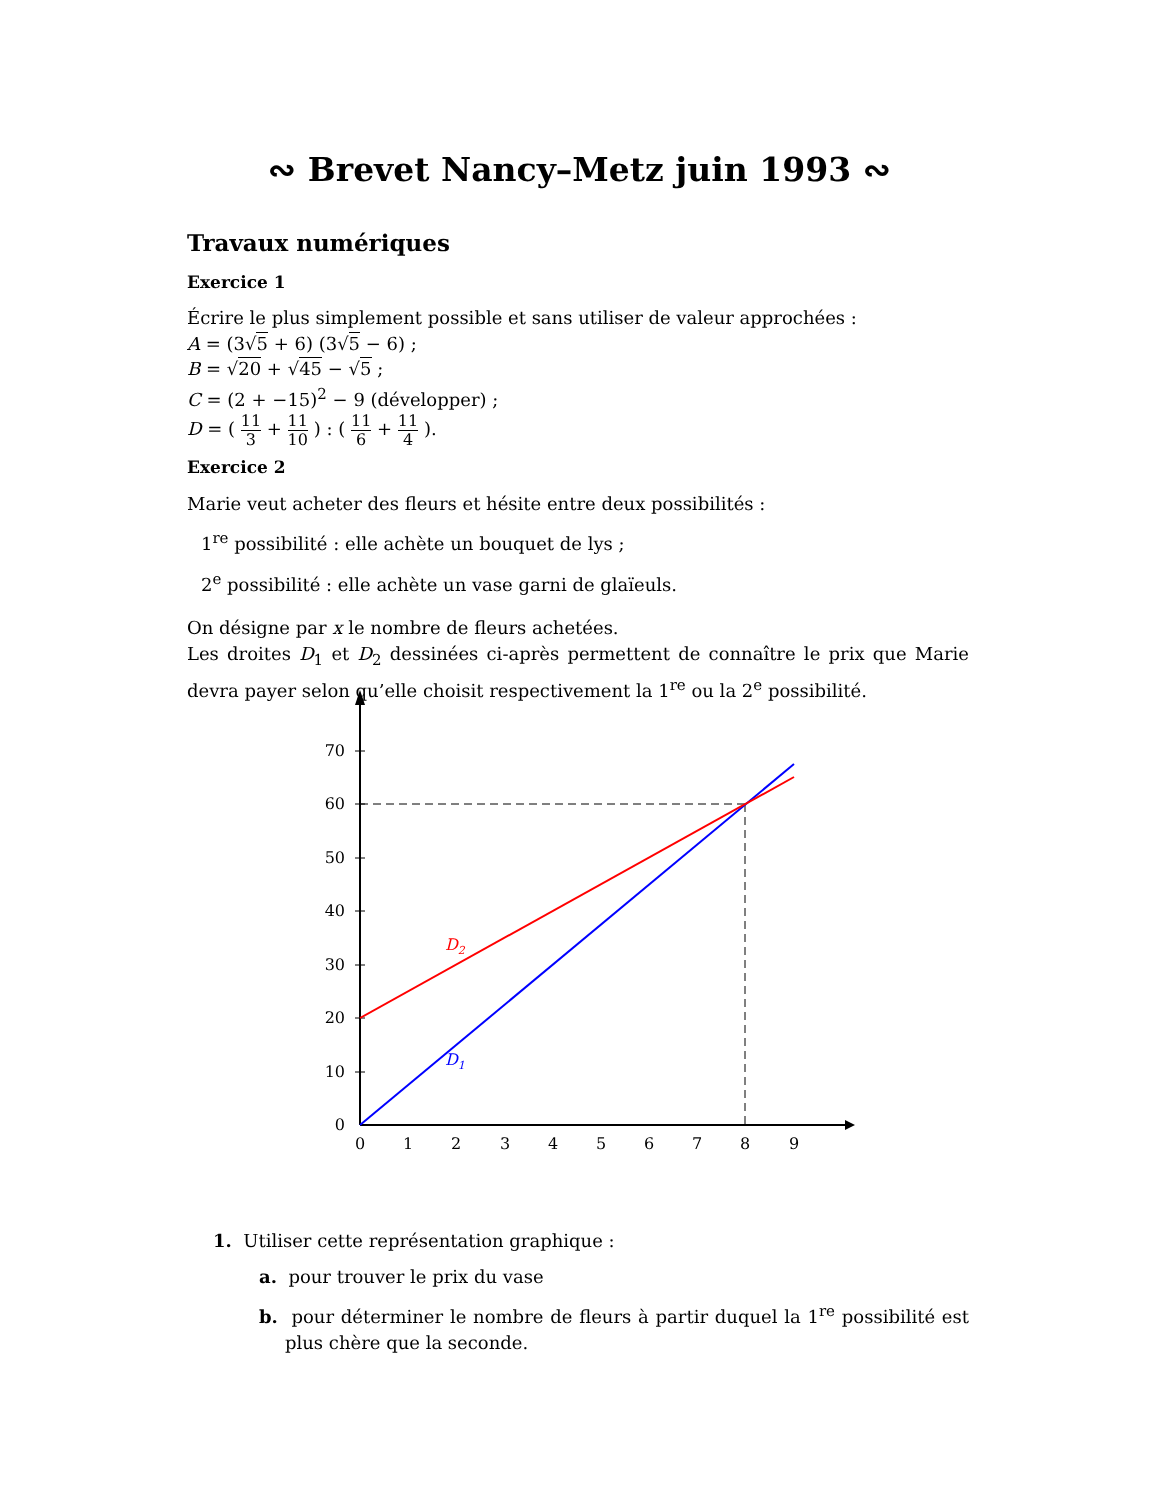∾ Brevet Nancy–Metz juin 1993 ∾
Travaux numériques
Exercice 1
Écrire le plus simplement possible et sans utiliser de valeur approchées :
A = (3√5 + 6) (3√5 − 6) ;
B = √20 + √45 − √5 ;
C = (2 + −15)<sup>2</sup> − 9 (développer) ;
D = ( 11 3 + 11 10 ) : ( 11 6 + 11 4 ).
Exercice 2
Marie veut acheter des fleurs et hésite entre deux possibilités :
1<sup>re</sup> possibilité : elle achète un bouquet de lys ;
2<sup>e</sup> possibilité : elle achète un vase garni de glaïeuls.
On désigne par x le nombre de fleurs achetées.
Les droites D<sub>1</sub> et D<sub>2</sub> dessinées ci-après permettent de connaître le prix que Marie devra payer selon qu’elle choisit respectivement la 1<sup>re</sup> ou la 2<sup>e</sup> possibilité.
0
10
20
30
40
50
60
70
0
1
2
3
4
5
6
7
8
9
D2
D1
1. Utiliser cette représentation graphique :
a. pour trouver le prix du vase
b. pour déterminer le nombre de fleurs à partir duquel la 1<sup>re</sup> possibilité est plus chère que la seconde.